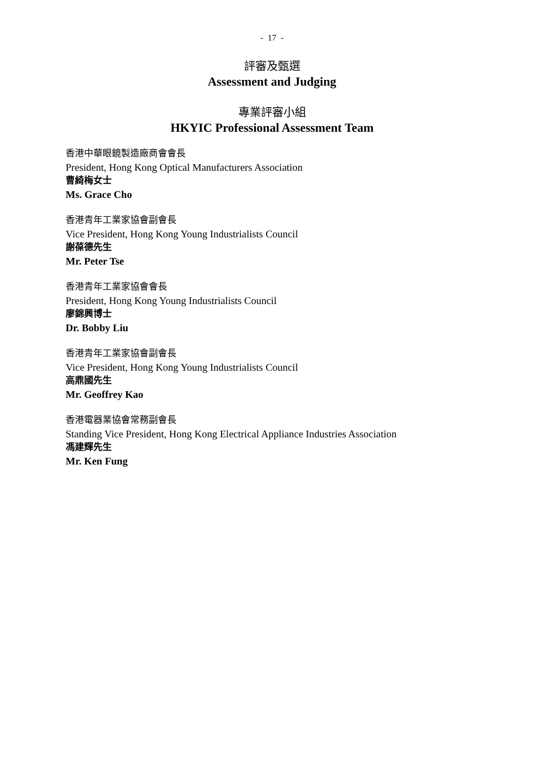- 17 -
評審及甄選
Assessment and Judging
專業評審小組
HKYIC Professional Assessment Team
香港中華眼鏡製造廠商會會長
President, Hong Kong Optical Manufacturers Association
曹綺梅女士
Ms. Grace Cho
香港青年工業家協會副會長
Vice President, Hong Kong Young Industrialists Council
謝葆德先生
Mr. Peter Tse
香港青年工業家協會會長
President, Hong Kong Young Industrialists Council
廖錦興博士
Dr. Bobby Liu
香港青年工業家協會副會長
Vice President, Hong Kong Young Industrialists Council
高鼎國先生
Mr. Geoffrey Kao
香港電器業協會常務副會長
Standing Vice President, Hong Kong Electrical Appliance Industries Association
馮建輝先生
Mr. Ken Fung